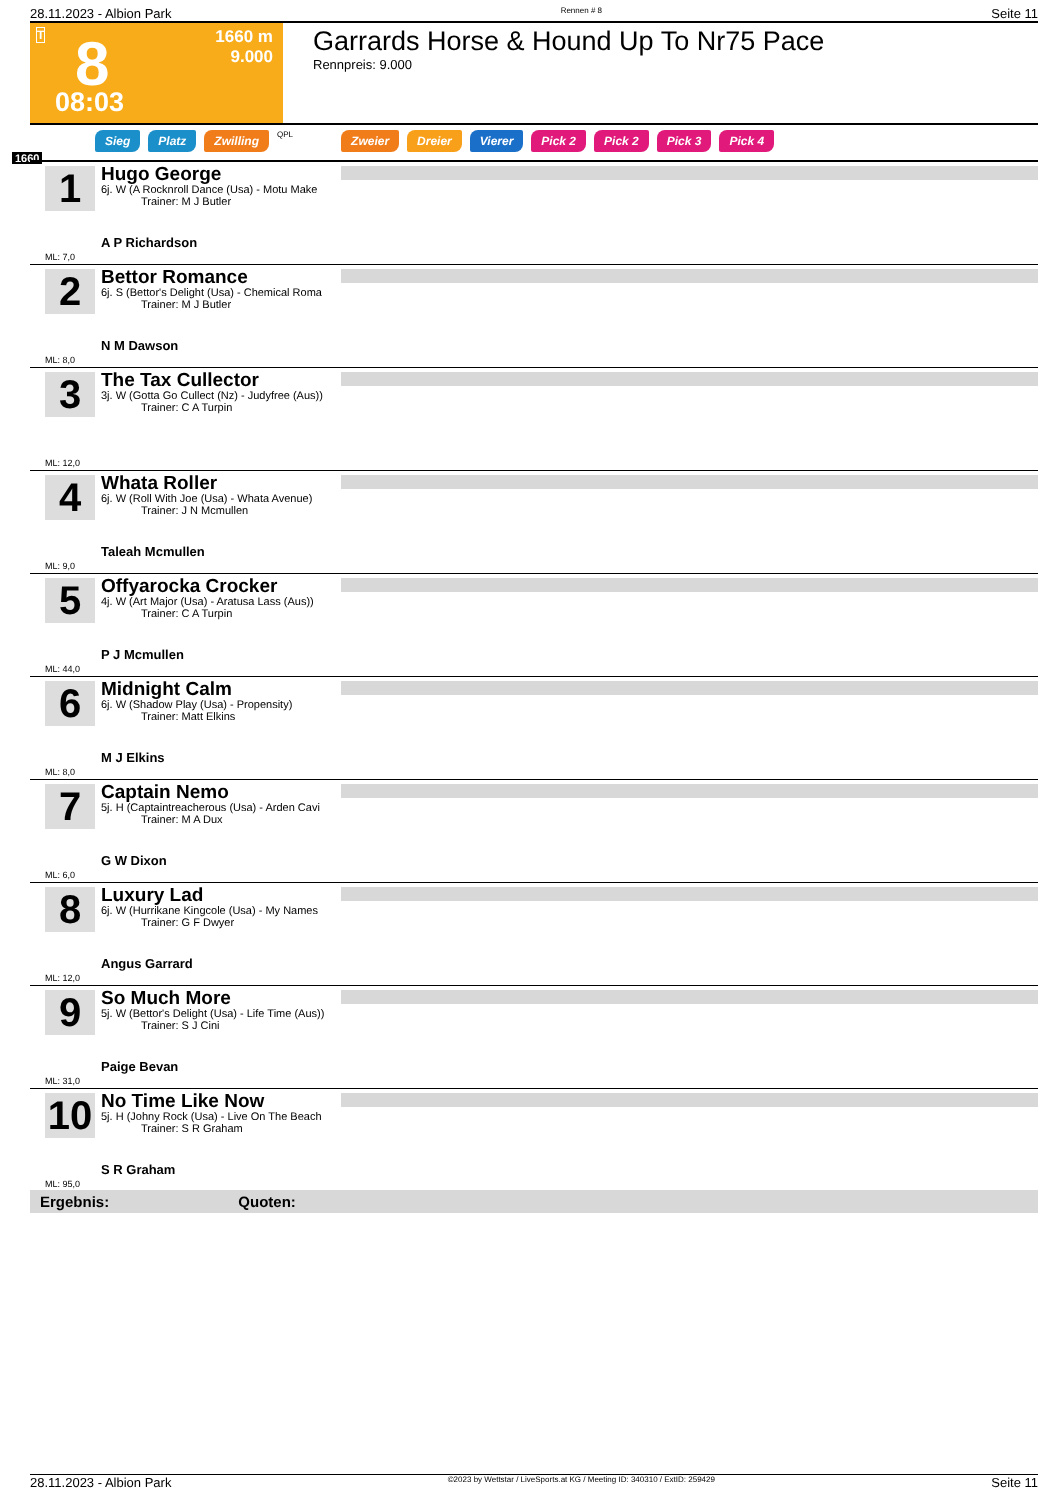28.11.2023 - Albion Park Rennen # 8 Seite 11
T 8
08:03
1660 m
9.000
Garrards Horse & Hound Up To Nr75 Pace
Rennpreis: 9.000
Sieg Platz Zwilling QPL Zweier Dreier Vierer Pick 2 Pick 2 Pick 3 Pick 4
1660
1
Hugo George
6j. W (A Rocknroll Dance (Usa) - Motu Make
Trainer: M J Butler
A P Richardson
ML: 7,0
2
Bettor Romance
6j. S (Bettor's Delight (Usa) - Chemical Roma
Trainer: M J Butler
N M Dawson
ML: 8,0
3
The Tax Cullector
3j. W (Gotta Go Cullect (Nz) - Judyfree (Aus))
Trainer: C A Turpin
ML: 12,0
4
Whata Roller
6j. W (Roll With Joe (Usa) - Whata Avenue)
Trainer: J N Mcmullen
Taleah Mcmullen
ML: 9,0
5
Offyarocka Crocker
4j. W (Art Major (Usa) - Aratusa Lass (Aus))
Trainer: C A Turpin
P J Mcmullen
ML: 44,0
6
Midnight Calm
6j. W (Shadow Play (Usa) - Propensity)
Trainer: Matt Elkins
M J Elkins
ML: 8,0
7
Captain Nemo
5j. H (Captaintreacherous (Usa) - Arden Cavi
Trainer: M A Dux
G W Dixon
ML: 6,0
8
Luxury Lad
6j. W (Hurrikane Kingcole (Usa) - My Names
Trainer: G F Dwyer
Angus Garrard
ML: 12,0
9
So Much More
5j. W (Bettor's Delight (Usa) - Life Time (Aus))
Trainer: S J Cini
Paige Bevan
ML: 31,0
10
No Time Like Now
5j. H (Johny Rock (Usa) - Live On The Beach
Trainer: S R Graham
S R Graham
ML: 95,0
Ergebnis: Quoten:
28.11.2023 - Albion Park ©2023 by Wettstar / LiveSports.at KG / Meeting ID: 340310 / ExtID: 259429 Seite 11